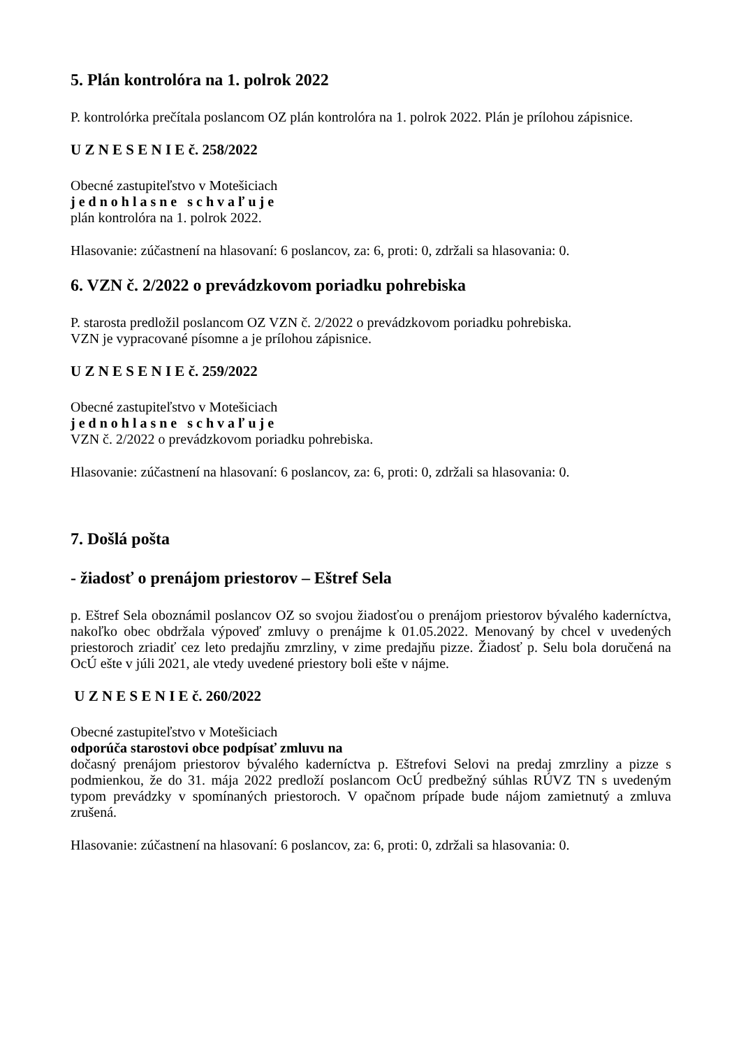5. Plán kontrolóra na 1. polrok 2022
P. kontrolórka prečítala poslancom OZ plán kontrolóra na 1. polrok 2022. Plán je prílohou zápisnice.
U Z N E S E N I E č. 258/2022
Obecné zastupiteľstvo v Motešiciach
jednohlasne schvaľuje
plán kontrolóra na 1. polrok 2022.
Hlasovanie: zúčastnení na hlasovaní: 6 poslancov, za: 6, proti: 0, zdržali sa hlasovania: 0.
6. VZN č. 2/2022 o prevádzkovom poriadku pohrebiska
P. starosta predložil poslancom OZ VZN č. 2/2022 o prevádzkovom poriadku pohrebiska.
VZN je vypracované písomne a je prílohou zápisnice.
U Z N E S E N I E č. 259/2022
Obecné zastupiteľstvo v Motešiciach
jednohlasne schvaľuje
VZN č. 2/2022 o prevádzkovom poriadku pohrebiska.
Hlasovanie: zúčastnení na hlasovaní: 6 poslancov, za: 6, proti: 0, zdržali sa hlasovania: 0.
7. Došlá pošta
- žiadosť o prenájom priestorov – Eštref Sela
p. Eštref Sela oboznámil poslancov OZ so svojou žiadosťou o prenájom priestorov bývalého kaderníctva, nakoľko obec obdržala výpoveď zmluvy o prenájme k 01.05.2022. Menovaný by chcel v uvedených priestoroch zriadiť cez leto predajňu zmrzliny, v zime predajňu pizze. Žiadosť p. Selu bola doručená na OcÚ ešte v júli 2021, ale vtedy uvedené priestory boli ešte v nájme.
U Z N E S E N I E č. 260/2022
Obecné zastupiteľstvo v Motešiciach
odporúča starostovi obce podpísať zmluvu na
dočasný prenájom priestorov bývalého kaderníctva p. Eštrefovi Selovi na predaj zmrzliny a pizze s podmienkou, že do 31. mája 2022 predloží poslancom OcÚ predbežný súhlas RÚVZ TN s uvedeným typom prevádzky v spomínaných priestoroch. V opačnom prípade bude nájom zamietnutý a zmluva zrušená.
Hlasovanie: zúčastnení na hlasovaní: 6 poslancov, za: 6, proti: 0, zdržali sa hlasovania: 0.